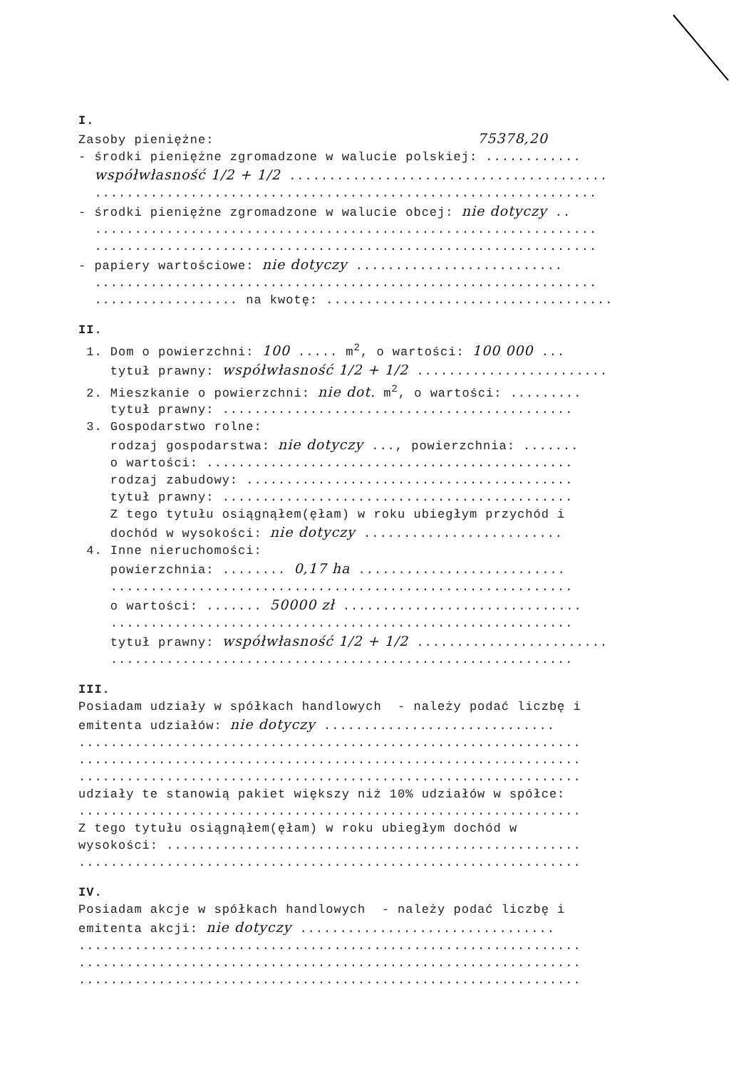I.
Zasoby pieniężne: 75378,20
- środki pieniężne zgromadzone w walucie polskiej: ............
współwłasność 1/2 + 1/2 ........................................
...............................................................
- środki pieniężne zgromadzone w walucie obcej: nie dotyczy ..
...............................................................
...............................................................
- papiery wartościowe: nie dotyczy ..........................
...............................................................
.................. na kwotę: ....................................
II.
1. Dom o powierzchni: 100 ..... m<sup>2</sup>, o wartości: 100 000 ...
tytuł prawny: współwłasność 1/2 + 1/2 ........................
2. Mieszkanie o powierzchni: nie dot. m<sup>2</sup>, o wartości: .........
tytuł prawny: ............................................
3. Gospodarstwo rolne:
rodzaj gospodarstwa: nie dotyczy ..., powierzchnia: .......
o wartości: ..............................................
rodzaj zabudowy: .........................................
tytuł prawny: ............................................
Z tego tytułu osiągnąłem(ęłam) w roku ubiegłym przychód i
dochód w wysokości: nie dotyczy .........................
4. Inne nieruchomości:
powierzchnia: ........ 0,17 ha ..........................
..........................................................
o wartości: ....... 50000 zł ..............................
..........................................................
tytuł prawny: współwłasność 1/2 + 1/2 ........................
..........................................................
III.
Posiadam udziały w spółkach handlowych - należy podać liczbę i
emitenta udziałów: nie dotyczy .............................
...............................................................
...............................................................
...............................................................
udziały te stanowią pakiet większy niż 10% udziałów w spółce:
...............................................................
Z tego tytułu osiągnąłem(ęłam) w roku ubiegłym dochód w
wysokości: ....................................................
...............................................................
IV.
Posiadam akcje w spółkach handlowych - należy podać liczbę i
emitenta akcji: nie dotyczy ................................
...............................................................
...............................................................
...............................................................